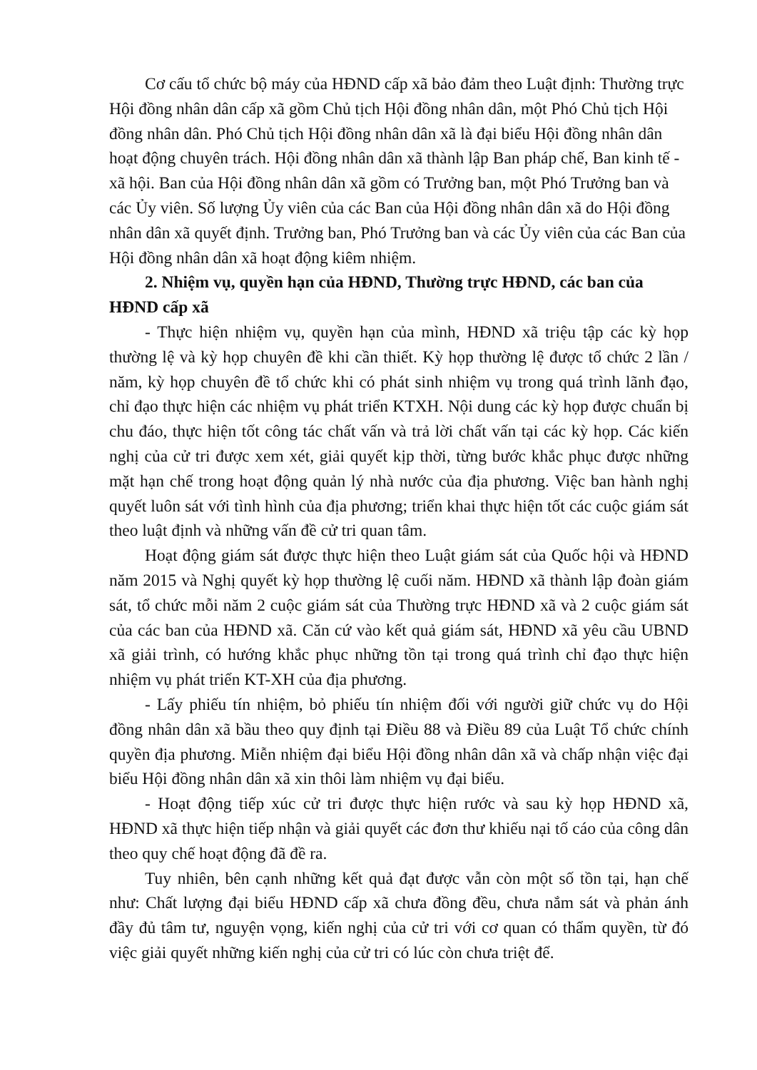Cơ cấu tổ chức bộ máy của HĐND cấp xã bảo đảm theo Luật định: Thường trực Hội đồng nhân dân cấp xã gồm Chủ tịch Hội đồng nhân dân, một Phó Chủ tịch Hội đồng nhân dân. Phó Chủ tịch Hội đồng nhân dân xã là đại biểu Hội đồng nhân dân hoạt động chuyên trách. Hội đồng nhân dân xã thành lập Ban pháp chế, Ban kinh tế - xã hội. Ban của Hội đồng nhân dân xã gồm có Trưởng ban, một Phó Trưởng ban và các Ủy viên. Số lượng Ủy viên của các Ban của Hội đồng nhân dân xã do Hội đồng nhân dân xã quyết định. Trưởng ban, Phó Trưởng ban và các Ủy viên của các Ban của Hội đồng nhân dân xã hoạt động kiêm nhiệm.
2. Nhiệm vụ, quyền hạn của HĐND, Thường trực HĐND, các ban của HĐND cấp xã
- Thực hiện nhiệm vụ, quyền hạn của mình, HĐND xã triệu tập các kỳ họp thường lệ và kỳ họp chuyên đề khi cần thiết. Kỳ họp thường lệ được tổ chức 2 lần / năm, kỳ họp chuyên đề tổ chức khi có phát sinh nhiệm vụ trong quá trình lãnh đạo, chỉ đạo thực hiện các nhiệm vụ phát triển KTXH. Nội dung các kỳ họp được chuẩn bị chu đáo, thực hiện tốt công tác chất vấn và trả lời chất vấn tại các kỳ họp. Các kiến nghị của cử tri được xem xét, giải quyết kịp thời, từng bước khắc phục được những mặt hạn chế trong hoạt động quản lý nhà nước của địa phương. Việc ban hành nghị quyết luôn sát với tình hình của địa phương; triển khai thực hiện tốt các cuộc giám sát theo luật định và những vấn đề cử tri quan tâm.
Hoạt động giám sát được thực hiện theo Luật giám sát của Quốc hội và HĐND năm 2015 và Nghị quyết kỳ họp thường lệ cuối năm. HĐND xã thành lập đoàn giám sát, tổ chức mỗi năm 2 cuộc giám sát của Thường trực HĐND xã và 2 cuộc giám sát của các ban của HĐND xã. Căn cứ vào kết quả giám sát, HĐND xã yêu cầu UBND xã giải trình, có hướng khắc phục những tồn tại trong quá trình chỉ đạo thực hiện nhiệm vụ phát triển KT-XH của địa phương.
- Lấy phiếu tín nhiệm, bỏ phiếu tín nhiệm đối với người giữ chức vụ do Hội đồng nhân dân xã bầu theo quy định tại Điều 88 và Điều 89 của Luật Tổ chức chính quyền địa phương. Miễn nhiệm đại biểu Hội đồng nhân dân xã và chấp nhận việc đại biểu Hội đồng nhân dân xã xin thôi làm nhiệm vụ đại biểu.
- Hoạt động tiếp xúc cử tri được thực hiện rước và sau kỳ họp HĐND xã, HĐND xã thực hiện tiếp nhận và giải quyết các đơn thư khiếu nại tố cáo của công dân theo quy chế hoạt động đã đề ra.
Tuy nhiên, bên cạnh những kết quả đạt được vẫn còn một số tồn tại, hạn chế như: Chất lượng đại biểu HĐND cấp xã chưa đồng đều, chưa nắm sát và phản ánh đầy đủ tâm tư, nguyện vọng, kiến nghị của cử tri với cơ quan có thẩm quyền, từ đó việc giải quyết những kiến nghị của cử tri có lúc còn chưa triệt để.